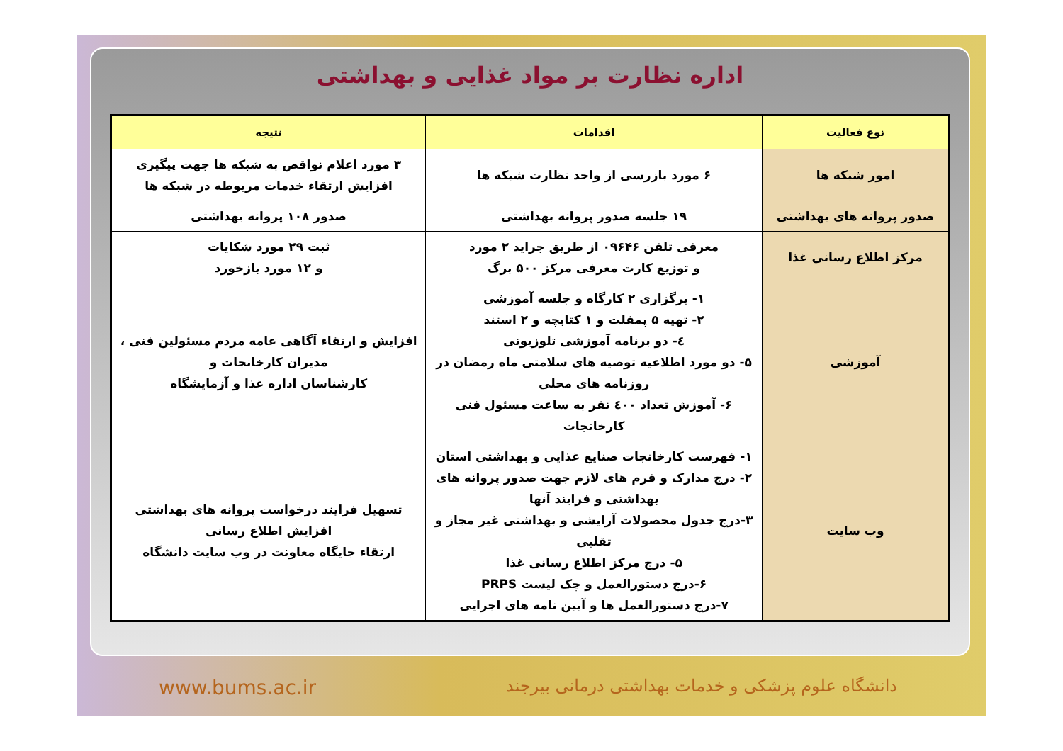اداره نظارت بر مواد غذایی و بهداشتی
| نوع فعالیت | اقدامات | نتیجه |
| --- | --- | --- |
| امور شبکه ها | ۶ مورد بازرسی از واحد نظارت شبکه ها | ۳ مورد اعلام نواقص به شبکه ها جهت پیگیری افزایش ارتقاء خدمات مربوطه در شبکه ها |
| صدور پروانه های بهداشتی | ۱۹ جلسه صدور پروانه بهداشتی | صدور ۱۰۸ پروانه بهداشتی |
| مرکز اطلاع رسانی غذا | معرفی تلفن ۰۹۶۴۶ از طریق جراید ۲ مورد و توزیع کارت معرفی مرکز ۵۰۰ برگ | ثبت ۲۹ مورد شکایات و ۱۲ مورد بازخورد |
| آموزشی | ۱- برگزاری ۲ کارگاه و جلسه آموزشی ۲- تهیه ۵ پمفلت و ۱ کتابچه و ۲ استند ٤- دو برنامه آموزشی تلوزیونی ۵- دو مورد اطلاعیه توصیه های سلامتی ماه رمضان در روزنامه های محلی ۶- آموزش تعداد ٤۰۰ نفر به ساعت مسئول فنی کارخانجات | افزایش و ارتقاء آگاهی عامه مردم مسئولین فنی ، مدیران کارخانجات و کارشناسان اداره غذا و آزمایشگاه |
| وب سایت | ۱- فهرست کارخانجات صنایع غذایی و بهداشتی استان ۲- درج مدارک و فرم های لازم جهت صدور پروانه های بهداشتی و فرایند آنها ۳-درج جدول محصولات آرایشی و بهداشتی غیر مجاز و تقلبی ۵- درج مرکز اطلاع رسانی غذا ۶-درج دستورالعمل و چک لیست PRPS ۷-درج دستورالعمل ها و آیین نامه های اجرایی | تسهیل فرایند درخواست پروانه های بهداشتی افزایش اطلاع رسانی ارتقاء جایگاه معاونت در وب سایت دانشگاه |
www.bums.ac.ir دانشگاه علوم پزشکی و خدمات بهداشتی درمانی بیرجند